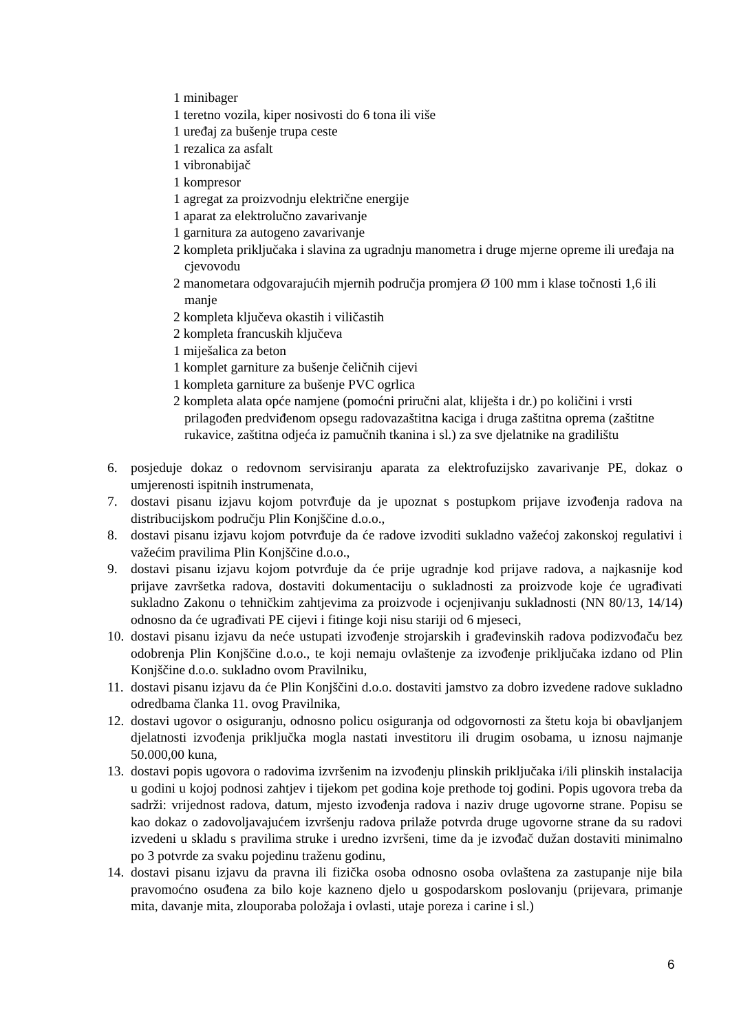1 minibager
1 teretno vozila, kiper nosivosti do 6 tona ili više
1 uređaj za bušenje trupa ceste
1 rezalica za asfalt
1 vibronabijač
1 kompresor
1 agregat za proizvodnju električne energije
1 aparat za elektrolučno zavarivanje
1 garnitura za autogeno zavarivanje
2 kompleta priključaka i slavina za ugradnju manometra i druge mjerne opreme ili uređaja na cjevovodu
2 manometara odgovarajućih mjernih područja promjera Ø 100 mm i klase točnosti 1,6 ili manje
2 kompleta ključeva okastih i viličastih
2 kompleta francuskih ključeva
1 miješalica za beton
1 komplet garniture za bušenje čeličnih cijevi
1 kompleta garniture za bušenje PVC ogrlica
2 kompleta alata opće namjene (pomoćni priručni alat, kliješta i dr.) po količini i vrsti prilagođen predviđenom opsegu radovazaštitna kaciga i druga zaštitna oprema (zaštitne rukavice, zaštitna odjeća iz pamučnih tkanina i sl.) za sve djelatnike na gradilištu
6. posjeduje dokaz o redovnom servisiranju aparata za elektrofuzijsko zavarivanje PE, dokaz o umjerenosti ispitnih instrumenata,
7. dostavi pisanu izjavu kojom potvrđuje da je upoznat s postupkom prijave izvođenja radova na distribucijskom području Plin Konjščine d.o.o.,
8. dostavi pisanu izjavu kojom potvrđuje da će radove izvoditi sukladno važećoj zakonskoj regulativi i važećim pravilima Plin Konjščine d.o.o.,
9. dostavi pisanu izjavu kojom potvrđuje da će prije ugradnje kod prijave radova, a najkasnije kod prijave završetka radova, dostaviti dokumentaciju o sukladnosti za proizvode koje će ugrađivati sukladno Zakonu o tehničkim zahtjevima za proizvode i ocjenjivanju sukladnosti (NN 80/13, 14/14) odnosno da će ugrađivati PE cijevi i fitinge koji nisu stariji od 6 mjeseci,
10. dostavi pisanu izjavu da neće ustupati izvođenje strojarskih i građevinskih radova podizvođaču bez odobrenja Plin Konjščine d.o.o., te koji nemaju ovlaštenje za izvođenje priključaka izdano od Plin Konjščine d.o.o. sukladno ovom Pravilniku,
11. dostavi pisanu izjavu da će Plin Konjščini d.o.o. dostaviti jamstvo za dobro izvedene radove sukladno odredbama članka 11. ovog Pravilnika,
12. dostavi ugovor o osiguranju, odnosno policu osiguranja od odgovornosti za štetu koja bi obavljanjem djelatnosti izvođenja priključka mogla nastati investitoru ili drugim osobama, u iznosu najmanje 50.000,00 kuna,
13. dostavi popis ugovora o radovima izvršenim na izvođenju plinskih priključaka i/ili plinskih instalacija u godini u kojoj podnosi zahtjev i tijekom pet godina koje prethode toj godini. Popis ugovora treba da sadrži: vrijednost radova, datum, mjesto izvođenja radova i naziv druge ugovorne strane. Popisu se kao dokaz o zadovoljavajućem izvršenju radova prilaže potvrda druge ugovorne strane da su radovi izvedeni u skladu s pravilima struke i uredno izvršeni, time da je izvođač dužan dostaviti minimalno po 3 potvrde za svaku pojedinu traženu godinu,
14. dostavi pisanu izjavu da pravna ili fizička osoba odnosno osoba ovlaštena za zastupanje nije bila pravomoćno osuđena za bilo koje kazneno djelo u gospodarskom poslovanju (prijevara, primanje mita, davanje mita, zlouporaba položaja i ovlasti, utaje poreza i carine i sl.)
6